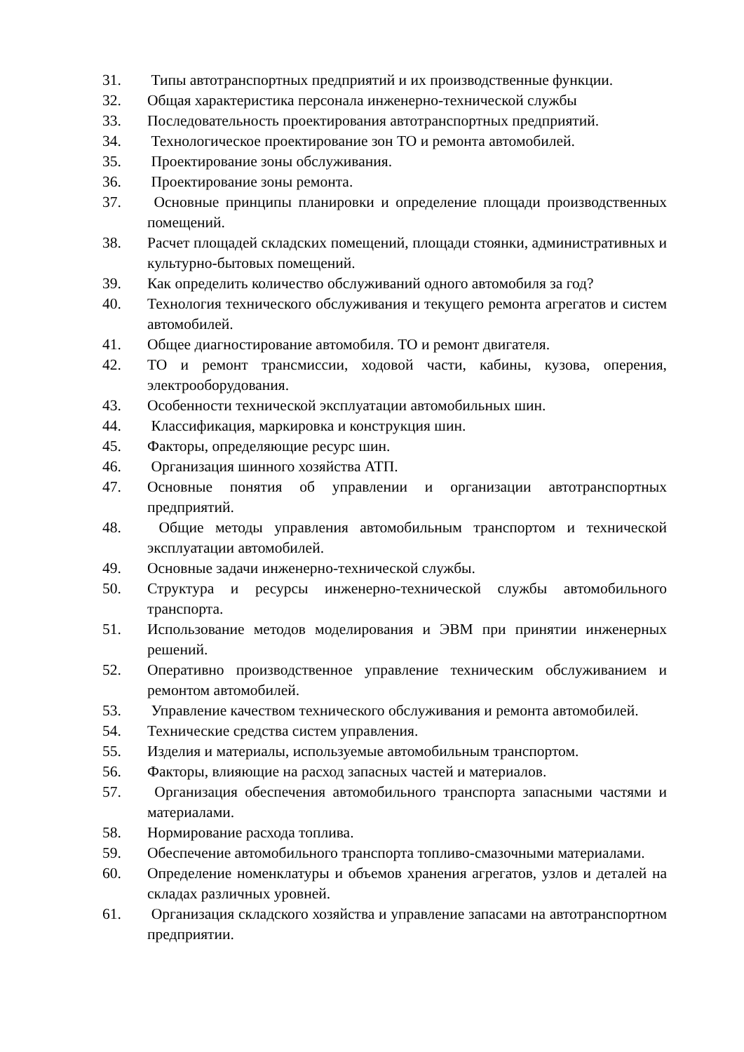31. Типы автотранспортных предприятий и их производственные функции.
32. Общая характеристика персонала инженерно-технической службы
33. Последовательность проектирования автотранспортных предприятий.
34. Технологическое проектирование зон ТО и ремонта автомобилей.
35. Проектирование зоны обслуживания.
36. Проектирование зоны ремонта.
37. Основные принципы планировки и определение площади производственных помещений.
38. Расчет площадей складских помещений, площади стоянки, административных и культурно-бытовых помещений.
39. Как определить количество обслуживаний одного автомобиля за год?
40. Технология технического обслуживания и текущего ремонта агрегатов и систем автомобилей.
41. Общее диагностирование автомобиля. ТО и ремонт двигателя.
42. ТО и ремонт трансмиссии, ходовой части, кабины, кузова, оперения, электрооборудования.
43. Особенности технической эксплуатации автомобильных шин.
44. Классификация, маркировка и конструкция шин.
45. Факторы, определяющие ресурс шин.
46. Организация шинного хозяйства АТП.
47. Основные понятия об управлении и организации автотранспортных предприятий.
48. Общие методы управления автомобильным транспортом и технической эксплуатации автомобилей.
49. Основные задачи инженерно-технической службы.
50. Структура и ресурсы инженерно-технической службы автомобильного транспорта.
51. Использование методов моделирования и ЭВМ при принятии инженерных решений.
52. Оперативно производственное управление техническим обслуживанием и ремонтом автомобилей.
53. Управление качеством технического обслуживания и ремонта автомобилей.
54. Технические средства систем управления.
55. Изделия и материалы, используемые автомобильным транспортом.
56. Факторы, влияющие на расход запасных частей и материалов.
57. Организация обеспечения автомобильного транспорта запасными частями и материалами.
58. Нормирование расхода топлива.
59. Обеспечение автомобильного транспорта топливо-смазочными материалами.
60. Определение номенклатуры и объемов хранения агрегатов, узлов и деталей на складах различных уровней.
61. Организация складского хозяйства и управление запасами на автотранспортном предприятии.